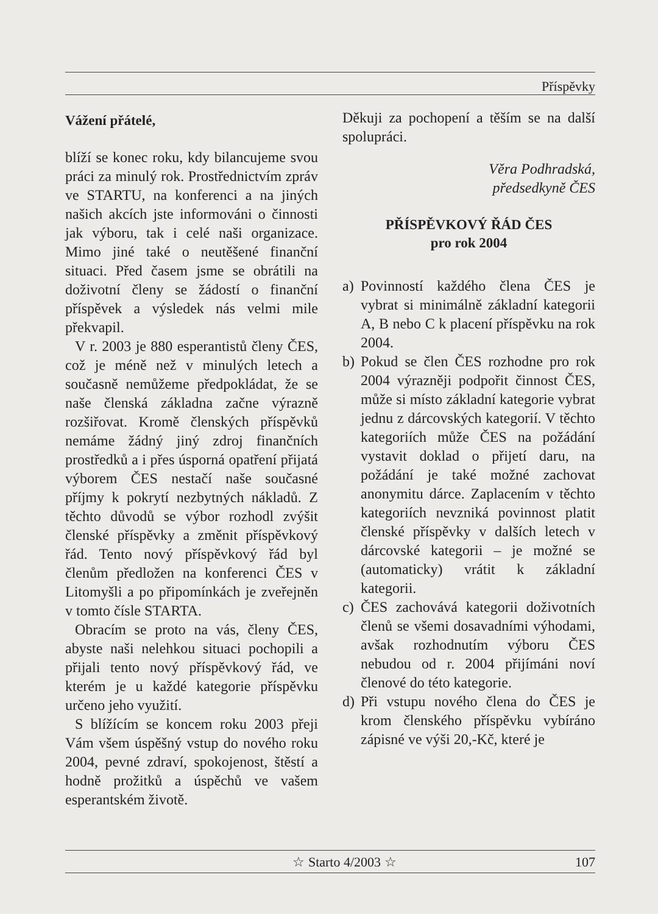Příspěvky
Vážení přátelé,
blíží se konec roku, kdy bilancujeme svou práci za minulý rok. Prostřednictvím zpráv ve STARTU, na konferenci a na jiných našich akcích jste informováni o činnosti jak výboru, tak i celé naši organizace. Mimo jiné také o neutěšené finanční situaci. Před časem jsme se obrátili na doživotní členy se žádostí o finanční příspěvek a výsledek nás velmi mile překvapil.
V r. 2003 je 880 esperantistů členy ČES, což je méně než v minulých letech a současně nemůžeme předpokládat, že se naše členská základna začne výrazně rozšiřovat. Kromě členských příspěvků nemáme žádný jiný zdroj finančních prostředků a i přes úsporná opatření přijatá výborem ČES nestačí naše současné příjmy k pokrytí nezbytných nákladů. Z těchto důvodů se výbor rozhodl zvýšit členské příspěvky a změnit příspěvkový řád. Tento nový příspěvkový řád byl členům předložen na konferenci ČES v Litomyšli a po připomínkách je zveřejněn v tomto čísle STARTA.
Obracím se proto na vás, členy ČES, abyste naši nelehkou situaci pochopili a přijali tento nový příspěvkový řád, ve kterém je u každé kategorie příspěvku určeno jeho využití.
S blížícím se koncem roku 2003 přeji Vám všem úspěšný vstup do nového roku 2004, pevné zdraví, spokojenost, štěstí a hodně prožitků a úspěchů ve vašem esperantském životě.
Děkuji za pochopení a těším se na další spolupráci.
Věra Podhradská,
předsedkyně ČES
PŘÍSPĚVKOVÝ ŘÁD ČES
pro rok 2004
a) Povinností každého člena ČES je vybrat si minimálně základní kategorii A, B nebo C k placení příspěvku na rok 2004.
b) Pokud se člen ČES rozhodne pro rok 2004 výrazněji podpořit činnost ČES, může si místo základní kategorie vybrat jednu z dárcovských kategorií. V těchto kategoriích může ČES na požádání vystavit doklad o přijetí daru, na požádání je také možné zachovat anonymitu dárce. Zaplacením v těchto kategoriích nevzniká povinnost platit členské příspěvky v dalších letech v dárcovské kategorii – je možné se (automaticky) vrátit k základní kategorii.
c) ČES zachovává kategorii doživotních členů se všemi dosavadními výhodami, avšak rozhodnutím výboru ČES nebudou od r. 2004 přijímáni noví členové do této kategorie.
d) Při vstupu nového člena do ČES je krom členského příspěvku vybíráno zápisné ve výši 20,-Kč, které je
☆ Starto 4/2003 ☆ 107